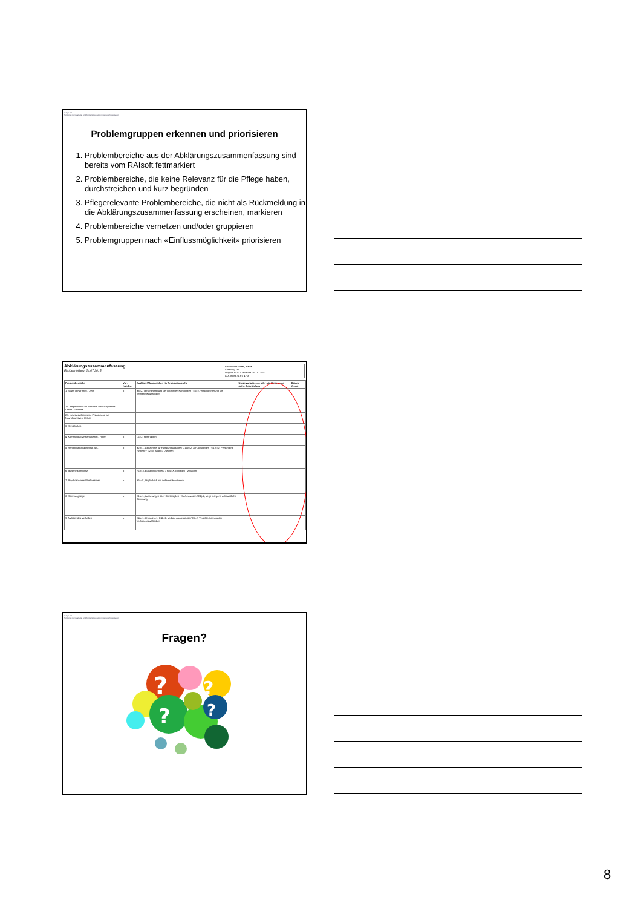Q-Sys AG
Systeme zur Qualitäts- und Kostensteuerung im Gesundheitswesen
Problemgruppen erkennen und priorisieren
1. Problembereiche aus der Abklärungszusammenfassung sind bereits vom RAIsoft fettmarkiert
2. Problembereiche, die keine Relevanz für die Pflege haben, durchstreichen und kurz begründen
3. Pflegerelevante Problembereiche, die nicht als Rückmeldung in die Abklärungszusammenfassung erscheinen, markieren
4. Problembereiche vernetzen und/oder gruppieren
5. Problemgruppen nach «Einflussmöglichkeit» priorisieren
Abklärungszusammenfassung
Erstbeurteilung, 24.07.2015
Bewohner Galder, Maria
Abteilung 1er
Original RUG / Tarifstufe CH IA2 / 6-f
ADL Index / CPS 4 / 3
| Problembereiche | Vor-handen | Auslöser/Alarmzeichen für Problembereiche | Umsetzung ja - wo oder wie Umsetzung nein - Begründung | Datum/ Visum |
| --- | --- | --- | --- | --- |
| 1. Akute Verwirrtheit / Delir | x | B6=2, Verschlechterung der kognitiven Fähigkeiten / E5=2, Verschlechterung der Verhaltensauffälligkeit | | |
| 2A. Beginnendes od. mittleres neurokognitives Defizit / Demenz | | | | |
| 2B. Neuropsychiatrische Phänomene bei Neurokognitivem Defizit | | | | |
| 3. Sehfähigkeit | | | | |
| 4. Kommunikative Fähigkeiten / Hören | x | C1=2, Hörproblem | | |
| 5. Rehabilitationspotential ADL | x | B2b=1, Gedächtnis für Handlungsabläufe / G1gA=2, An-/Auskleiden / G1jA=2, Persönliche Hygiene / G2=3, Baden / Duschen | | |
| 6. Blaseninkontinenz | x | H1b=3, Blaseninkontinenz / H3g=X, Einlagen / Vorlagen | | |
| 7. Psychosoziales Wohlbefinden | x | F2c=X, Unglücklich mit anderen Bewohnern | | |
| 8. Stimmungslage | x | E1a=1, Äusserungen über Sinnlosigkeit / Sterbewunsch / E1j=2, zeigt morgens unfreundliche Stimmung | | |
| 9. Auffallendes Verhalten | x | E4a=1, Umherirren / E4b=2, Verbale Aggressivität / E5=2, Verschlechterung der Verhaltensauffälligkeit | | |
Q-Sys AG
Systeme zur Qualitäts- und Kostensteuerung im Gesundheitswesen
Fragen?
?
?
?
?
8